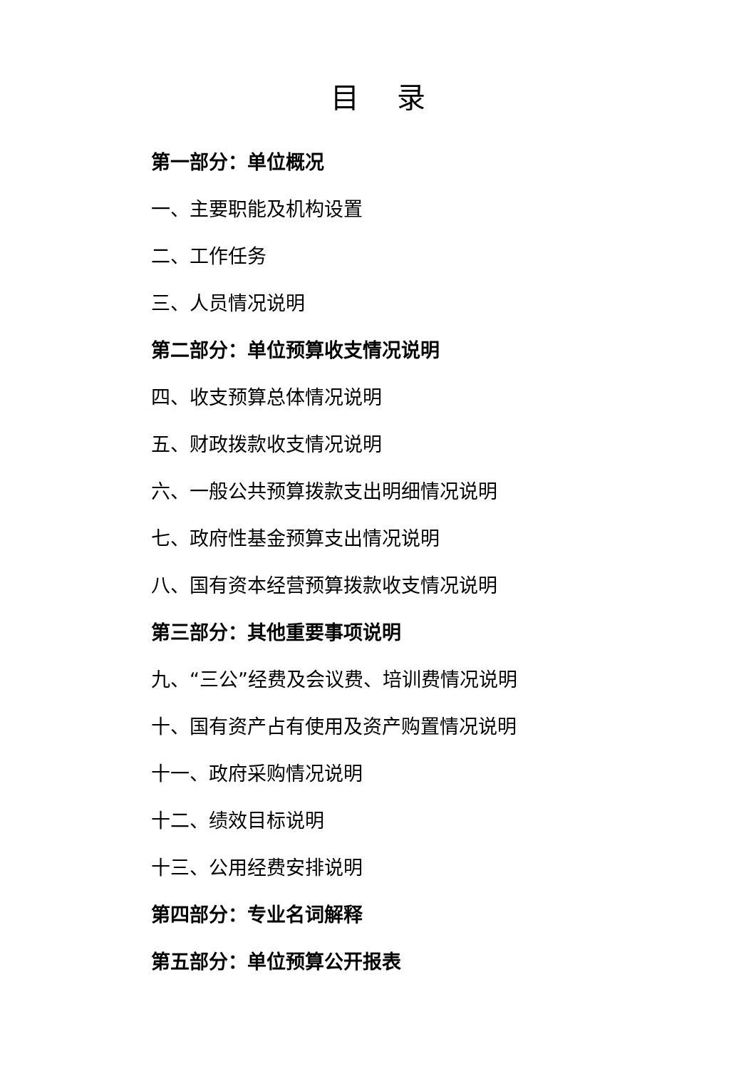目 录
第一部分：单位概况
一、主要职能及机构设置
二、工作任务
三、人员情况说明
第二部分：单位预算收支情况说明
四、收支预算总体情况说明
五、财政拨款收支情况说明
六、一般公共预算拨款支出明细情况说明
七、政府性基金预算支出情况说明
八、国有资本经营预算拨款收支情况说明
第三部分：其他重要事项说明
九、“三公”经费及会议费、培训费情况说明
十、国有资产占有使用及资产购置情况说明
十一、政府采购情况说明
十二、绩效目标说明
十三、公用经费安排说明
第四部分：专业名词解释
第五部分：单位预算公开报表